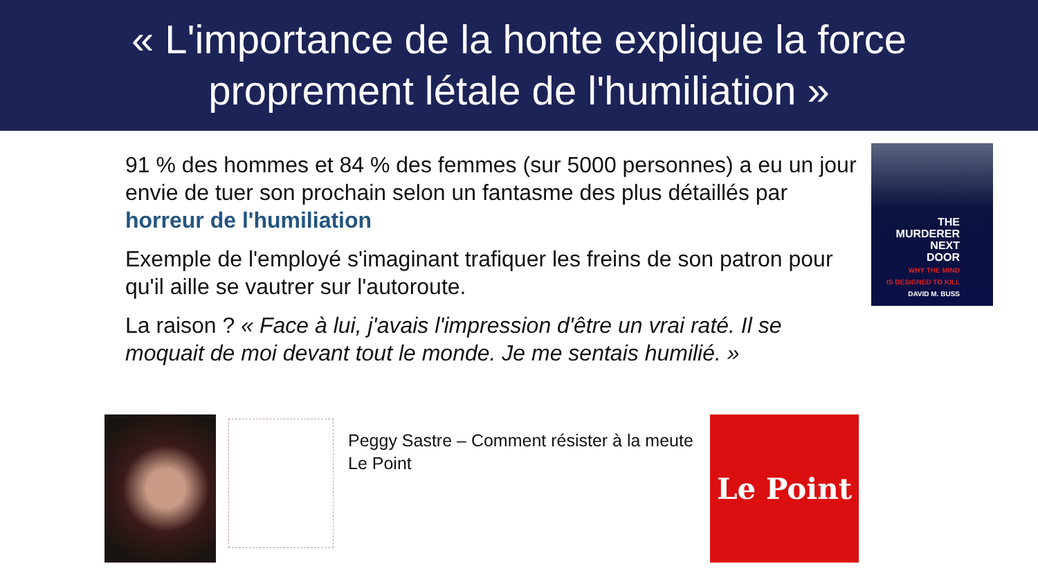« L'importance de la honte explique la force
proprement létale de l'humiliation »
91 % des hommes et 84 % des femmes (sur 5000 personnes) a eu un jour envie de tuer son prochain selon un fantasme des plus détaillés par horreur de l'humiliation
Exemple de l'employé s'imaginant trafiquer les freins de son patron pour qu'il aille se vautrer sur l'autoroute.
La raison ? « Face à lui, j'avais l'impression d'être un vrai raté. Il se moquait de moi devant tout le monde. Je me sentais humilié. »
THE
MURDERER
NEXT
DOOR
WHY THE MIND
IS DESIGNED TO KILL
DAVID M. BUSS
Peggy Sastre – Comment résister à la meute
Le Point
Le Point